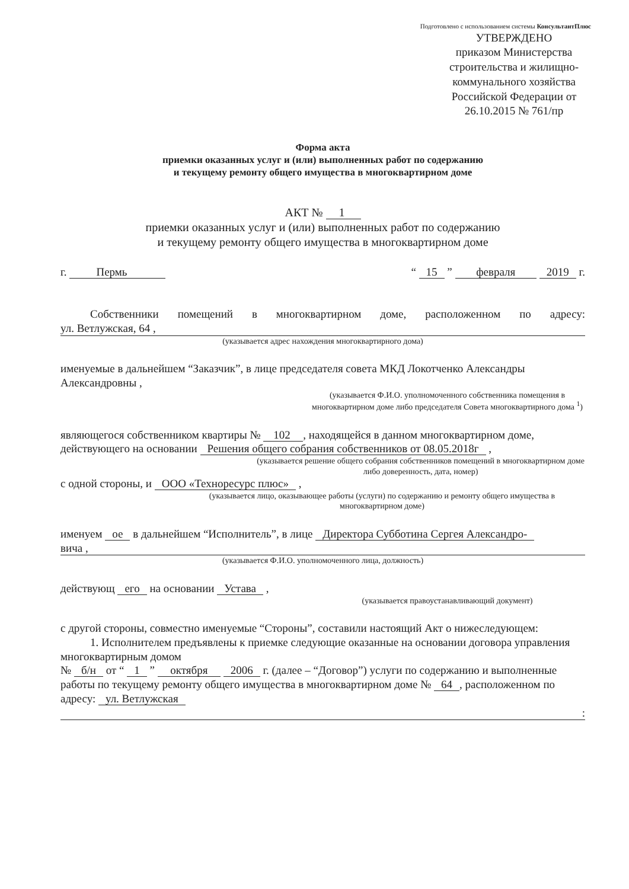Подготовлено с использованием системы КонсультантПлюс
УТВЕРЖДЕНО
приказом Министерства строительства и жилищно-коммунального хозяйства Российской Федерации от 26.10.2015 № 761/пр
Форма акта
приемки оказанных услуг и (или) выполненных работ по содержанию
и текущему ремонту общего имущества в многоквартирном доме
АКТ № 1
приемки оказанных услуг и (или) выполненных работ по содержанию
и текущему ремонту общего имущества в многоквартирном доме
г. Пермь “ 15 ” февраля 2019 г.
Собственники помещений в многоквартирном доме, расположенном по адресу:
ул. Ветлужская, 64 ,
(указывается адрес нахождения многоквартирного дома)
именуемые в дальнейшем “Заказчик”, в лице председателя совета МКД Локотченко Александры Александровны ,
(указывается Ф.И.О. уполномоченного собственника помещения в многоквартирном доме либо председателя Совета многоквартирного дома <sup>1</sup>)
являющегося собственником квартиры № 102 , находящейся в данном многоквартирном доме, действующего на основании Решения общего собрания собственников от 08.05.2018г ,
(указывается решение общего собрания собственников помещений в многоквартирном доме либо доверенность, дата, номер)
с одной стороны, и ООО «Техноресурс плюс» ,
(указывается лицо, оказывающее работы (услуги) по содержанию и ремонту общего имущества в многоквартирном доме)
именуем ое в дальнейшем “Исполнитель”, в лице Директора Субботина Сергея Александро-
вича ,
(указывается Ф.И.О. уполномоченного лица, должность)
действующ его на основании Устава ,
(указывается правоустанавливающий документ)
с другой стороны, совместно именуемые “Стороны”, составили настоящий Акт о нижеследующем:
1. Исполнителем предъявлены к приемке следующие оказанные на основании договора управления многоквартирным домом
№ б/н от “ 1 ” октября 2006 г. (далее – “Договор”) услуги по содержанию и выполненные работы по текущему ремонту общего имущества в многоквартирном доме № 64, расположенном по адресу: ул. Ветлужская
: